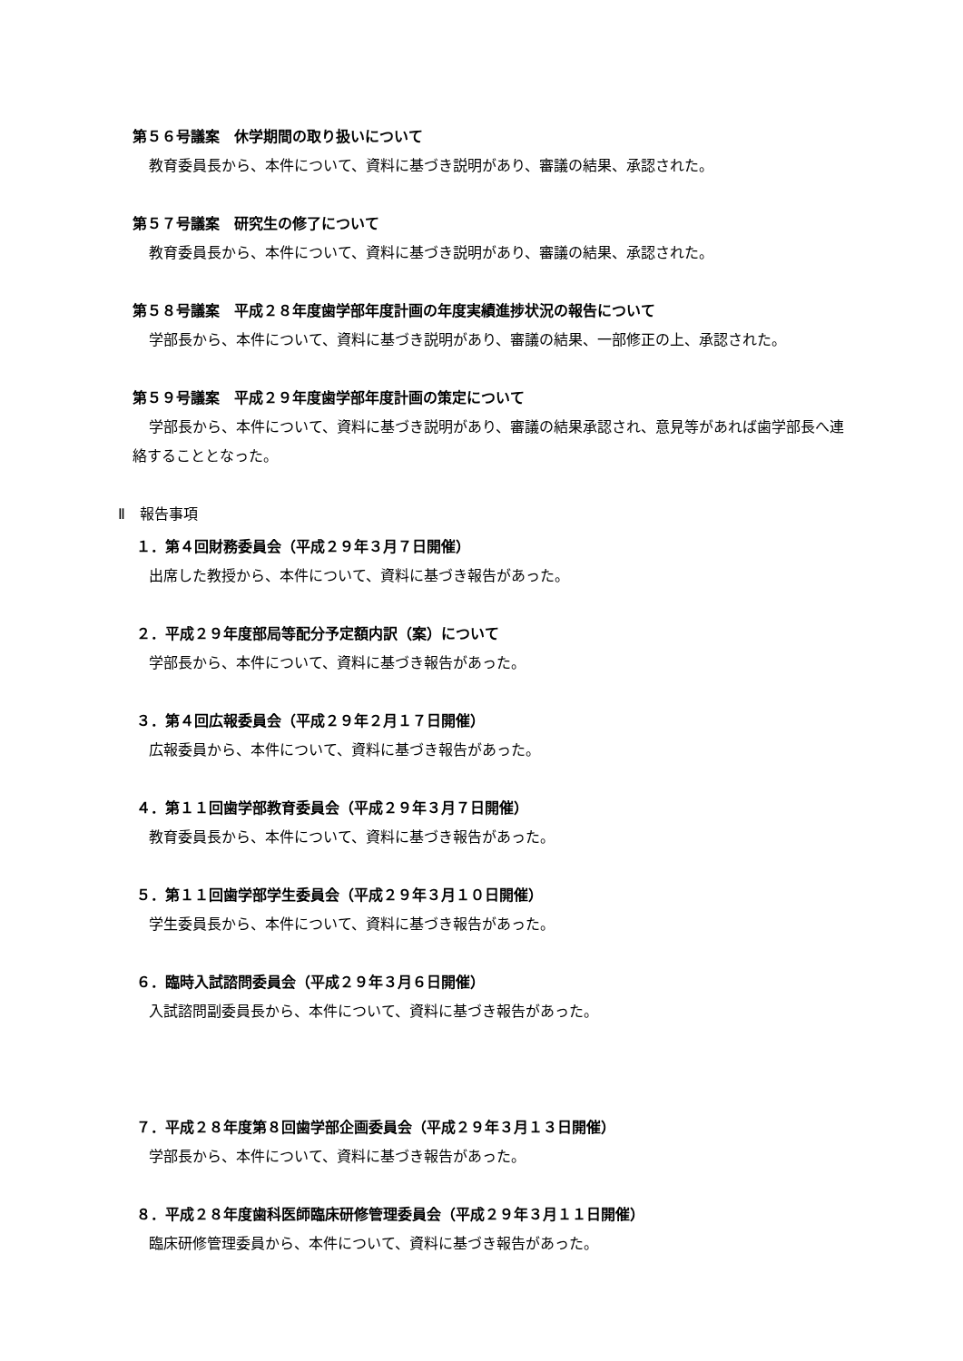第５６号議案　休学期間の取り扱いについて
教育委員長から、本件について、資料に基づき説明があり、審議の結果、承認された。
第５７号議案　研究生の修了について
教育委員長から、本件について、資料に基づき説明があり、審議の結果、承認された。
第５８号議案　平成２８年度歯学部年度計画の年度実績進捗状況の報告について
学部長から、本件について、資料に基づき説明があり、審議の結果、一部修正の上、承認された。
第５９号議案　平成２９年度歯学部年度計画の策定について
学部長から、本件について、資料に基づき説明があり、審議の結果承認され、意見等があれば歯学部長へ連絡することとなった。
Ⅱ　報告事項
１．第４回財務委員会（平成２９年３月７日開催）
出席した教授から、本件について、資料に基づき報告があった。
２．平成２９年度部局等配分予定額内訳（案）について
学部長から、本件について、資料に基づき報告があった。
３．第４回広報委員会（平成２９年２月１７日開催）
広報委員から、本件について、資料に基づき報告があった。
４．第１１回歯学部教育委員会（平成２９年３月７日開催）
教育委員長から、本件について、資料に基づき報告があった。
５．第１１回歯学部学生委員会（平成２９年３月１０日開催）
学生委員長から、本件について、資料に基づき報告があった。
６．臨時入試諮問委員会（平成２９年３月６日開催）
入試諮問副委員長から、本件について、資料に基づき報告があった。
７．平成２８年度第８回歯学部企画委員会（平成２９年３月１３日開催）
学部長から、本件について、資料に基づき報告があった。
８．平成２８年度歯科医師臨床研修管理委員会（平成２９年３月１１日開催）
臨床研修管理委員から、本件について、資料に基づき報告があった。